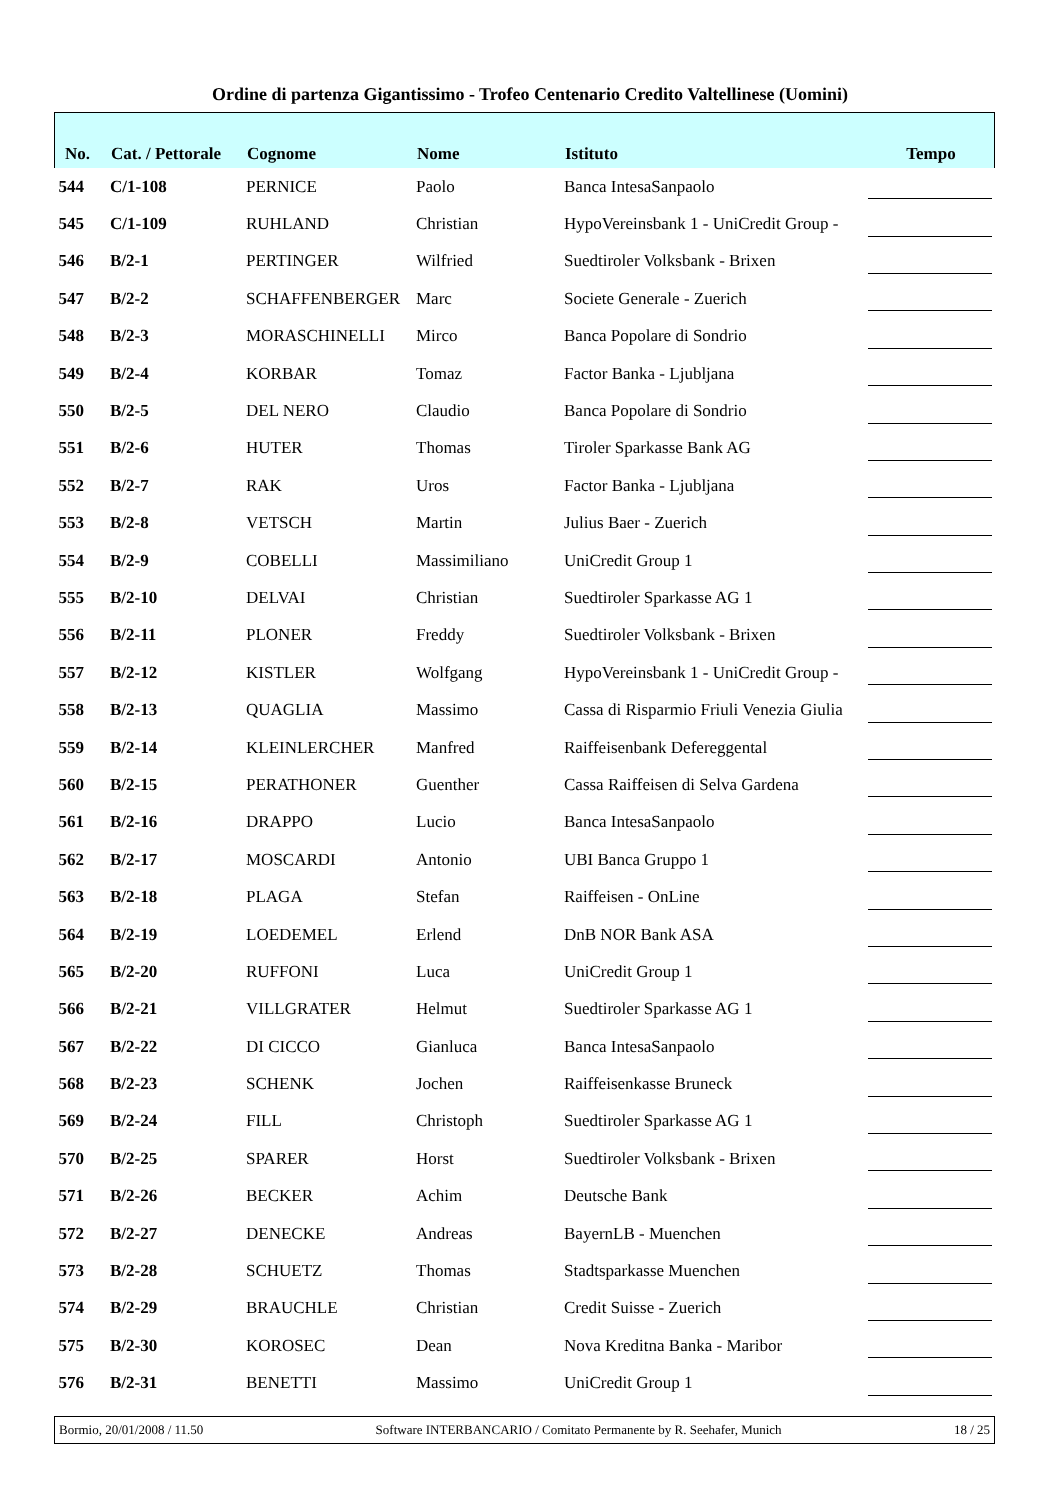Ordine di partenza Gigantissimo - Trofeo Centenario Credito Valtellinese (Uomini)
| No. | Cat. / Pettorale | Cognome | Nome | Istituto | Tempo |
| --- | --- | --- | --- | --- | --- |
| 544 | C/1-108 | PERNICE | Paolo | Banca IntesaSanpaolo | |
| 545 | C/1-109 | RUHLAND | Christian | HypoVereinsbank 1 - UniCredit Group - | |
| 546 | B/2-1 | PERTINGER | Wilfried | Suedtiroler Volksbank - Brixen | |
| 547 | B/2-2 | SCHAFFENBERGER | Marc | Societe Generale - Zuerich | |
| 548 | B/2-3 | MORASCHINELLI | Mirco | Banca Popolare di Sondrio | |
| 549 | B/2-4 | KORBAR | Tomaz | Factor Banka - Ljubljana | |
| 550 | B/2-5 | DEL NERO | Claudio | Banca Popolare di Sondrio | |
| 551 | B/2-6 | HUTER | Thomas | Tiroler Sparkasse Bank AG | |
| 552 | B/2-7 | RAK | Uros | Factor Banka - Ljubljana | |
| 553 | B/2-8 | VETSCH | Martin | Julius Baer - Zuerich | |
| 554 | B/2-9 | COBELLI | Massimiliano | UniCredit Group 1 | |
| 555 | B/2-10 | DELVAI | Christian | Suedtiroler Sparkasse AG 1 | |
| 556 | B/2-11 | PLONER | Freddy | Suedtiroler Volksbank - Brixen | |
| 557 | B/2-12 | KISTLER | Wolfgang | HypoVereinsbank 1 - UniCredit Group - | |
| 558 | B/2-13 | QUAGLIA | Massimo | Cassa di Risparmio Friuli Venezia Giulia | |
| 559 | B/2-14 | KLEINLERCHER | Manfred | Raiffeisenbank Defereggental | |
| 560 | B/2-15 | PERATHONER | Guenther | Cassa Raiffeisen di Selva Gardena | |
| 561 | B/2-16 | DRAPPO | Lucio | Banca IntesaSanpaolo | |
| 562 | B/2-17 | MOSCARDI | Antonio | UBI Banca Gruppo 1 | |
| 563 | B/2-18 | PLAGA | Stefan | Raiffeisen - OnLine | |
| 564 | B/2-19 | LOEDEMEL | Erlend | DnB NOR Bank ASA | |
| 565 | B/2-20 | RUFFONI | Luca | UniCredit Group 1 | |
| 566 | B/2-21 | VILLGRATER | Helmut | Suedtiroler Sparkasse AG 1 | |
| 567 | B/2-22 | DI CICCO | Gianluca | Banca IntesaSanpaolo | |
| 568 | B/2-23 | SCHENK | Jochen | Raiffeisenkasse Bruneck | |
| 569 | B/2-24 | FILL | Christoph | Suedtiroler Sparkasse AG 1 | |
| 570 | B/2-25 | SPARER | Horst | Suedtiroler Volksbank - Brixen | |
| 571 | B/2-26 | BECKER | Achim | Deutsche Bank | |
| 572 | B/2-27 | DENECKE | Andreas | BayernLB - Muenchen | |
| 573 | B/2-28 | SCHUETZ | Thomas | Stadtsparkasse Muenchen | |
| 574 | B/2-29 | BRAUCHLE | Christian | Credit Suisse - Zuerich | |
| 575 | B/2-30 | KOROSEC | Dean | Nova Kreditna Banka - Maribor | |
| 576 | B/2-31 | BENETTI | Massimo | UniCredit Group 1 | |
Bormio, 20/01/2008 / 11.50 Software INTERBANCARIO / Comitato Permanente by R. Seehafer, Munich 18 / 25